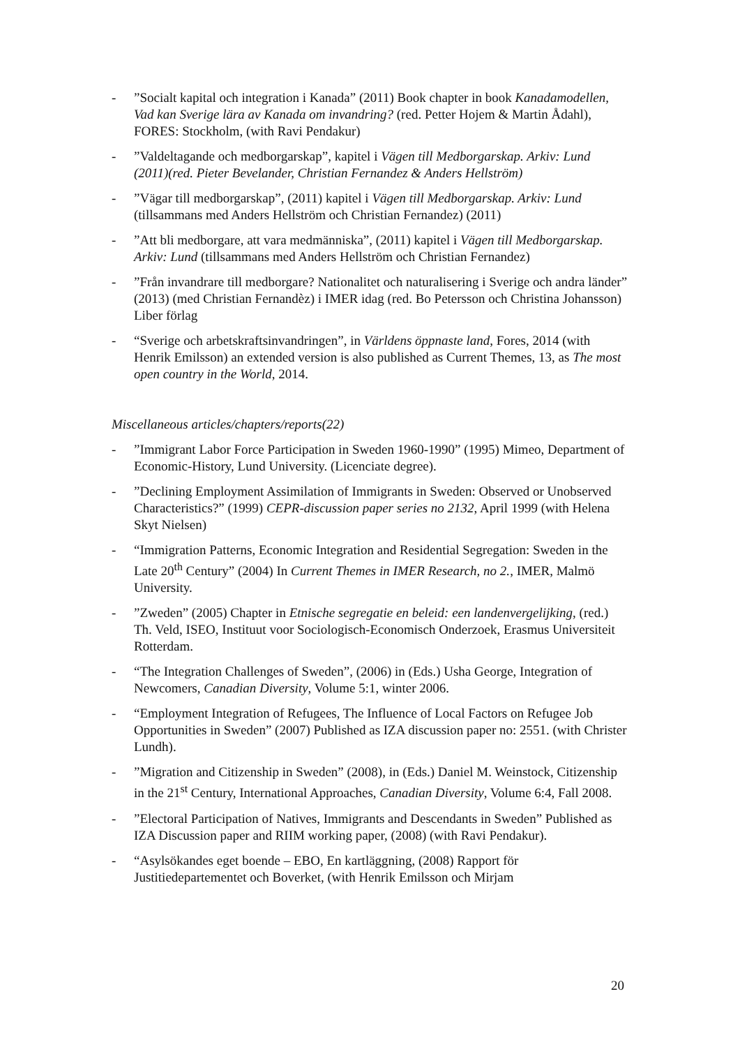-”Socialt kapital och integration i Kanada” (2011) Book chapter in book Kanadamodellen, Vad kan Sverige lära av Kanada om invandring? (red. Petter Hojem & Martin Ådahl), FORES: Stockholm, (with Ravi Pendakur)
-”Valdeltagande och medborgarskap”, kapitel i Vägen till Medborgarskap. Arkiv: Lund (2011)(red. Pieter Bevelander, Christian Fernandez & Anders Hellström)
-”Vägar till medborgarskap”, (2011) kapitel i Vägen till Medborgarskap. Arkiv: Lund (tillsammans med Anders Hellström och Christian Fernandez) (2011)
-”Att bli medborgare, att vara medmänniska”, (2011) kapitel i Vägen till Medborgarskap. Arkiv: Lund (tillsammans med Anders Hellström och Christian Fernandez)
-”Från invandrare till medborgare? Nationalitet och naturalisering i Sverige och andra länder” (2013) (med Christian Fernandèz) i IMER idag (red. Bo Petersson och Christina Johansson) Liber förlag
- “Sverige och arbetskraftsinvandringen”, in Världens öppnaste land, Fores, 2014 (with Henrik Emilsson) an extended version is also published as Current Themes, 13, as The most open country in the World, 2014.
Miscellaneous articles/chapters/reports(22)
-”Immigrant Labor Force Participation in Sweden 1960-1990” (1995) Mimeo, Department of Economic-History, Lund University. (Licenciate degree).
-”Declining Employment Assimilation of Immigrants in Sweden: Observed or Unobserved Characteristics?” (1999) CEPR-discussion paper series no 2132, April 1999 (with Helena Skyt Nielsen)
- “Immigration Patterns, Economic Integration and Residential Segregation: Sweden in the Late 20<sup>th</sup> Century” (2004) In Current Themes in IMER Research, no 2., IMER, Malmö University.
-”Zweden” (2005) Chapter in Etnische segregatie en beleid: een landenvergelijking, (red.) Th. Veld, ISEO, Instituut voor Sociologisch-Economisch Onderzoek, Erasmus Universiteit Rotterdam.
- “The Integration Challenges of Sweden”, (2006) in (Eds.) Usha George, Integration of Newcomers, Canadian Diversity, Volume 5:1, winter 2006.
- “Employment Integration of Refugees, The Influence of Local Factors on Refugee Job Opportunities in Sweden” (2007) Published as IZA discussion paper no: 2551. (with Christer Lundh).
-”Migration and Citizenship in Sweden” (2008), in (Eds.) Daniel M. Weinstock, Citizenship in the 21<sup>st</sup> Century, International Approaches, Canadian Diversity, Volume 6:4, Fall 2008.
-”Electoral Participation of Natives, Immigrants and Descendants in Sweden” Published as IZA Discussion paper and RIIM working paper, (2008) (with Ravi Pendakur).
- “Asylsökandes eget boende – EBO, En kartläggning, (2008) Rapport för Justitiedepartementet och Boverket, (with Henrik Emilsson och Mirjam
20